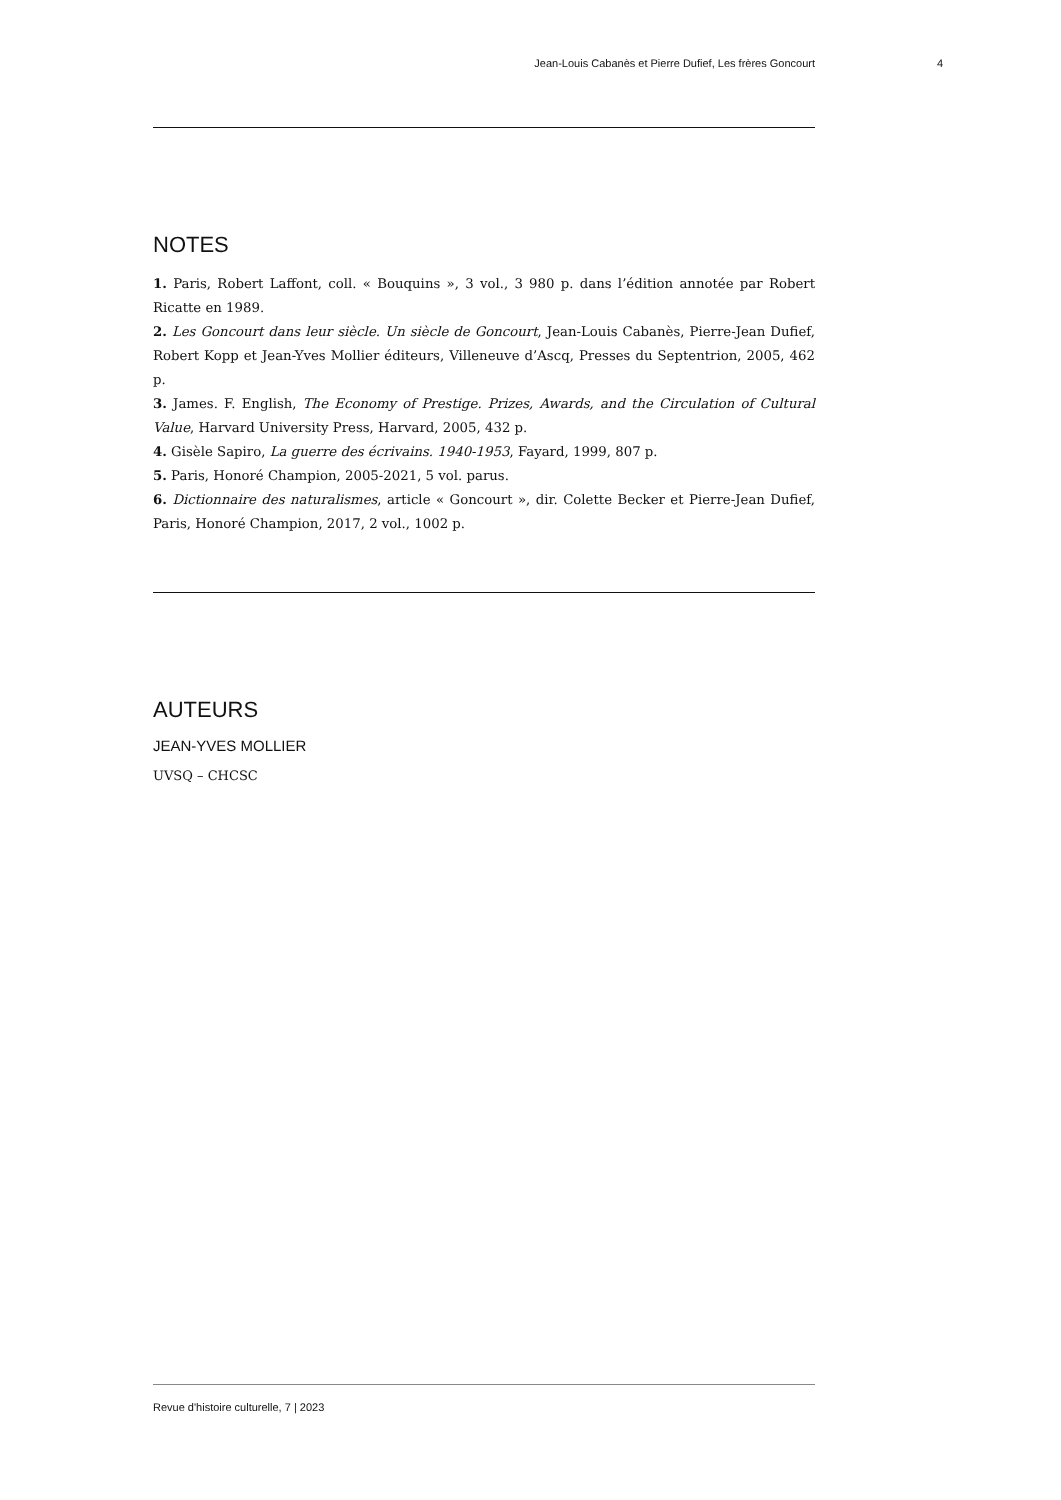Jean-Louis Cabanès et Pierre Dufief, Les frères Goncourt 4
NOTES
1. Paris, Robert Laffont, coll. « Bouquins », 3 vol., 3 980 p. dans l’édition annotée par Robert Ricatte en 1989.
2. Les Goncourt dans leur siècle. Un siècle de Goncourt, Jean-Louis Cabanès, Pierre-Jean Dufief, Robert Kopp et Jean-Yves Mollier éditeurs, Villeneuve d’Ascq, Presses du Septentrion, 2005, 462 p.
3. James. F. English, The Economy of Prestige. Prizes, Awards, and the Circulation of Cultural Value, Harvard University Press, Harvard, 2005, 432 p.
4. Gisèle Sapiro, La guerre des écrivains. 1940-1953, Fayard, 1999, 807 p.
5. Paris, Honoré Champion, 2005-2021, 5 vol. parus.
6. Dictionnaire des naturalismes, article « Goncourt », dir. Colette Becker et Pierre-Jean Dufief, Paris, Honoré Champion, 2017, 2 vol., 1002 p.
AUTEURS
JEAN-YVES MOLLIER
UVSQ – CHCSC
Revue d'histoire culturelle, 7 | 2023